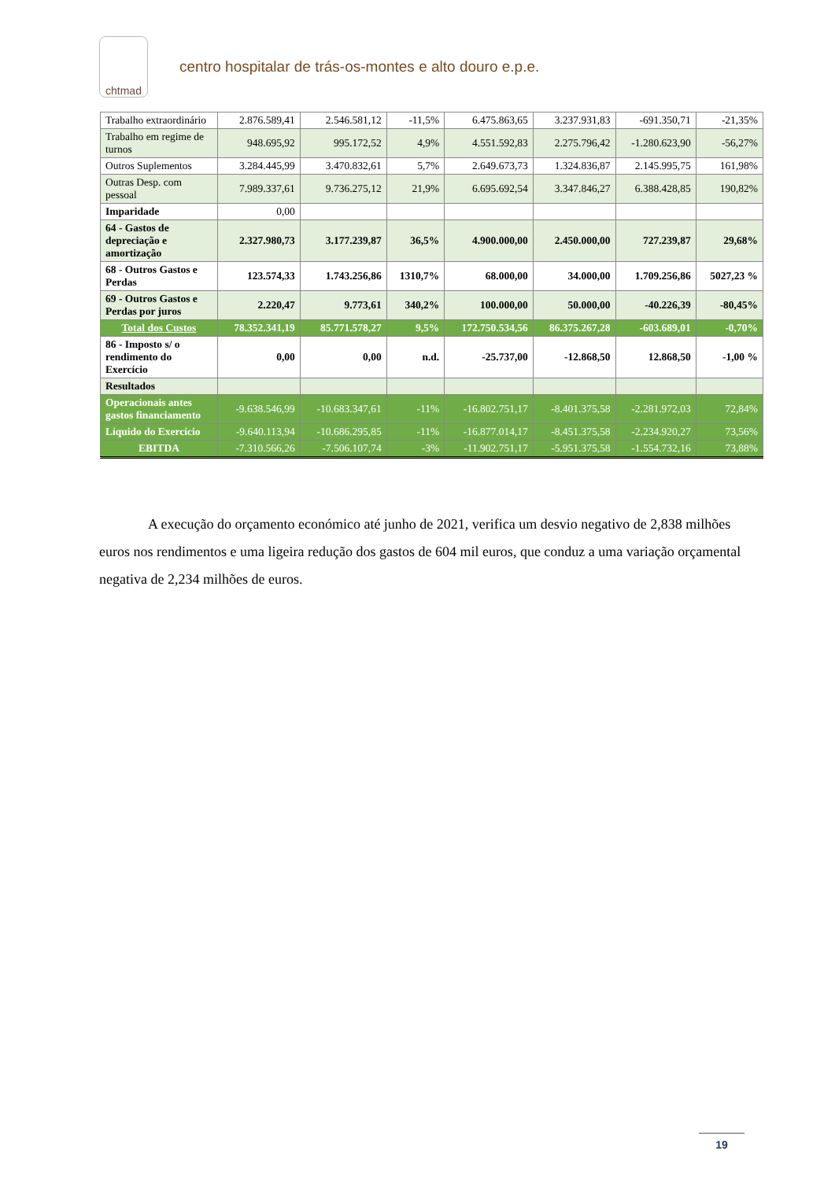chtmad
centro hospitalar de trás-os-montes e alto douro e.p.e.
| Trabalho extraordinário | 2.876.589,41 | 2.546.581,12 | -11,5% | 6.475.863,65 | 3.237.931,83 | -691.350,71 | -21,35% |
| Trabalho em regime de turnos | 948.695,92 | 995.172,52 | 4,9% | 4.551.592,83 | 2.275.796,42 | -1.280.623,90 | -56,27% |
| Outros Suplementos | 3.284.445,99 | 3.470.832,61 | 5,7% | 2.649.673,73 | 1.324.836,87 | 2.145.995,75 | 161,98% |
| Outras Desp. com pessoal | 7.989.337,61 | 9.736.275,12 | 21,9% | 6.695.692,54 | 3.347.846,27 | 6.388.428,85 | 190,82% |
| Imparidade | 0,00 | | | | | | |
| 64 - Gastos de depreciação e amortização | 2.327.980,73 | 3.177.239,87 | 36,5% | 4.900.000,00 | 2.450.000,00 | 727.239,87 | 29,68% |
| 68 - Outros Gastos e Perdas | 123.574,33 | 1.743.256,86 | 1310,7% | 68.000,00 | 34.000,00 | 1.709.256,86 | 5027,23 % |
| 69 - Outros Gastos e Perdas por juros | 2.220,47 | 9.773,61 | 340,2% | 100.000,00 | 50.000,00 | -40.226,39 | -80,45% |
| Total dos Custos | 78.352.341,19 | 85.771.578,27 | 9,5% | 172.750.534,56 | 86.375.267,28 | -603.689,01 | -0,70% |
| 86 - Imposto s/ o rendimento do Exercício | 0,00 | 0,00 | n.d. | -25.737,00 | -12.868,50 | 12.868,50 | -1,00 % |
| Resultados | | | | | | | |
| Operacionais antes gastos financiamento | -9.638.546,99 | -10.683.347,61 | -11% | -16.802.751,17 | -8.401.375,58 | -2.281.972,03 | 72,84% |
| Líquido do Exercício | -9.640.113,94 | -10.686.295,85 | -11% | -16.877.014,17 | -8.451.375,58 | -2.234.920,27 | 73,56% |
| EBITDA | -7.310.566,26 | -7.506.107,74 | -3% | -11.902.751,17 | -5.951.375,58 | -1.554.732,16 | 73,88% |
A execução do orçamento económico até junho de 2021, verifica um desvio negativo de 2,838 milhões euros nos rendimentos e uma ligeira redução dos gastos de 604 mil euros, que conduz a uma variação orçamental negativa de 2,234 milhões de euros.
19